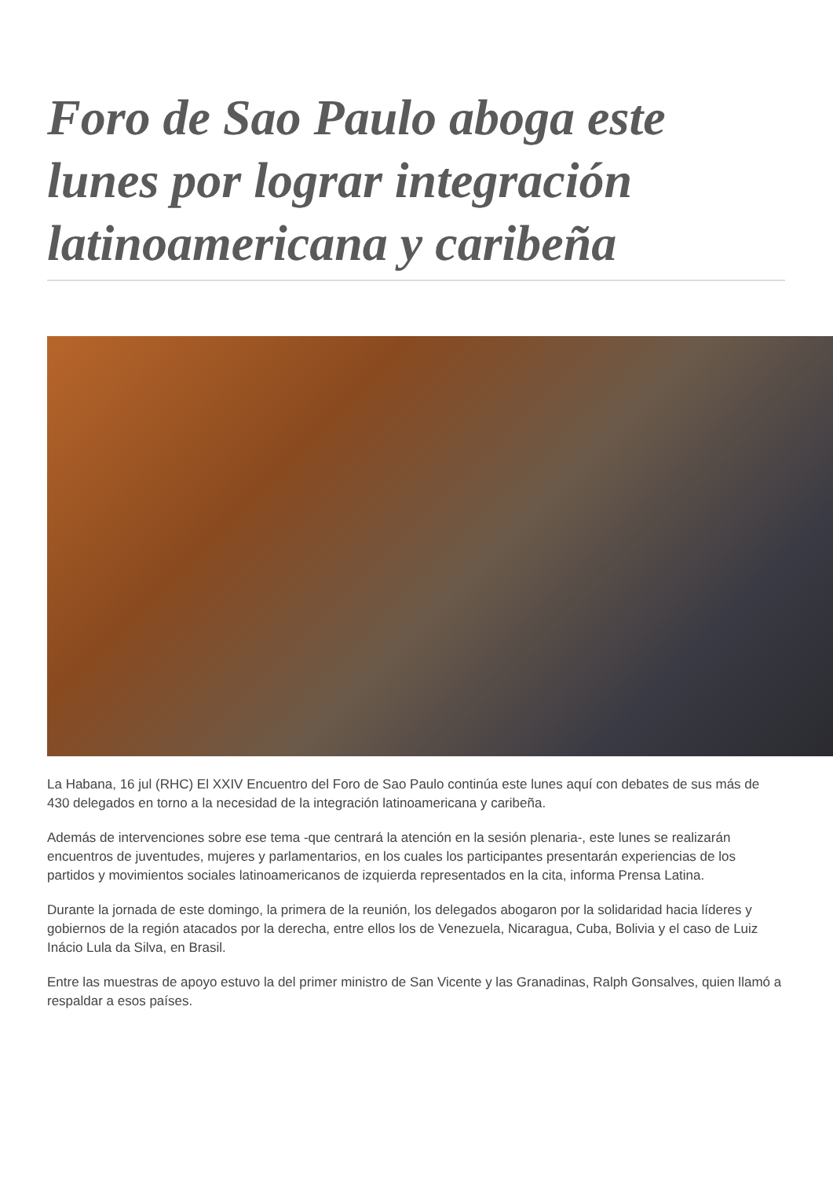Foro de Sao Paulo aboga este lunes por lograr integración latinoamericana y caribeña
La Habana, 16 jul (RHC) El XXIV Encuentro del Foro de Sao Paulo continúa este lunes aquí con debates de sus más de 430 delegados en torno a la necesidad de la integración latinoamericana y caribeña.
Además de intervenciones sobre ese tema -que centrará la atención en la sesión plenaria-, este lunes se realizarán encuentros de juventudes, mujeres y parlamentarios, en los cuales los participantes presentarán experiencias de los partidos y movimientos sociales latinoamericanos de izquierda representados en la cita, informa Prensa Latina.
Durante la jornada de este domingo, la primera de la reunión, los delegados abogaron por la solidaridad hacia líderes y gobiernos de la región atacados por la derecha, entre ellos los de Venezuela, Nicaragua, Cuba, Bolivia y el caso de Luiz Inácio Lula da Silva, en Brasil.
Entre las muestras de apoyo estuvo la del primer ministro de San Vicente y las Granadinas, Ralph Gonsalves, quien llamó a respaldar a esos países.